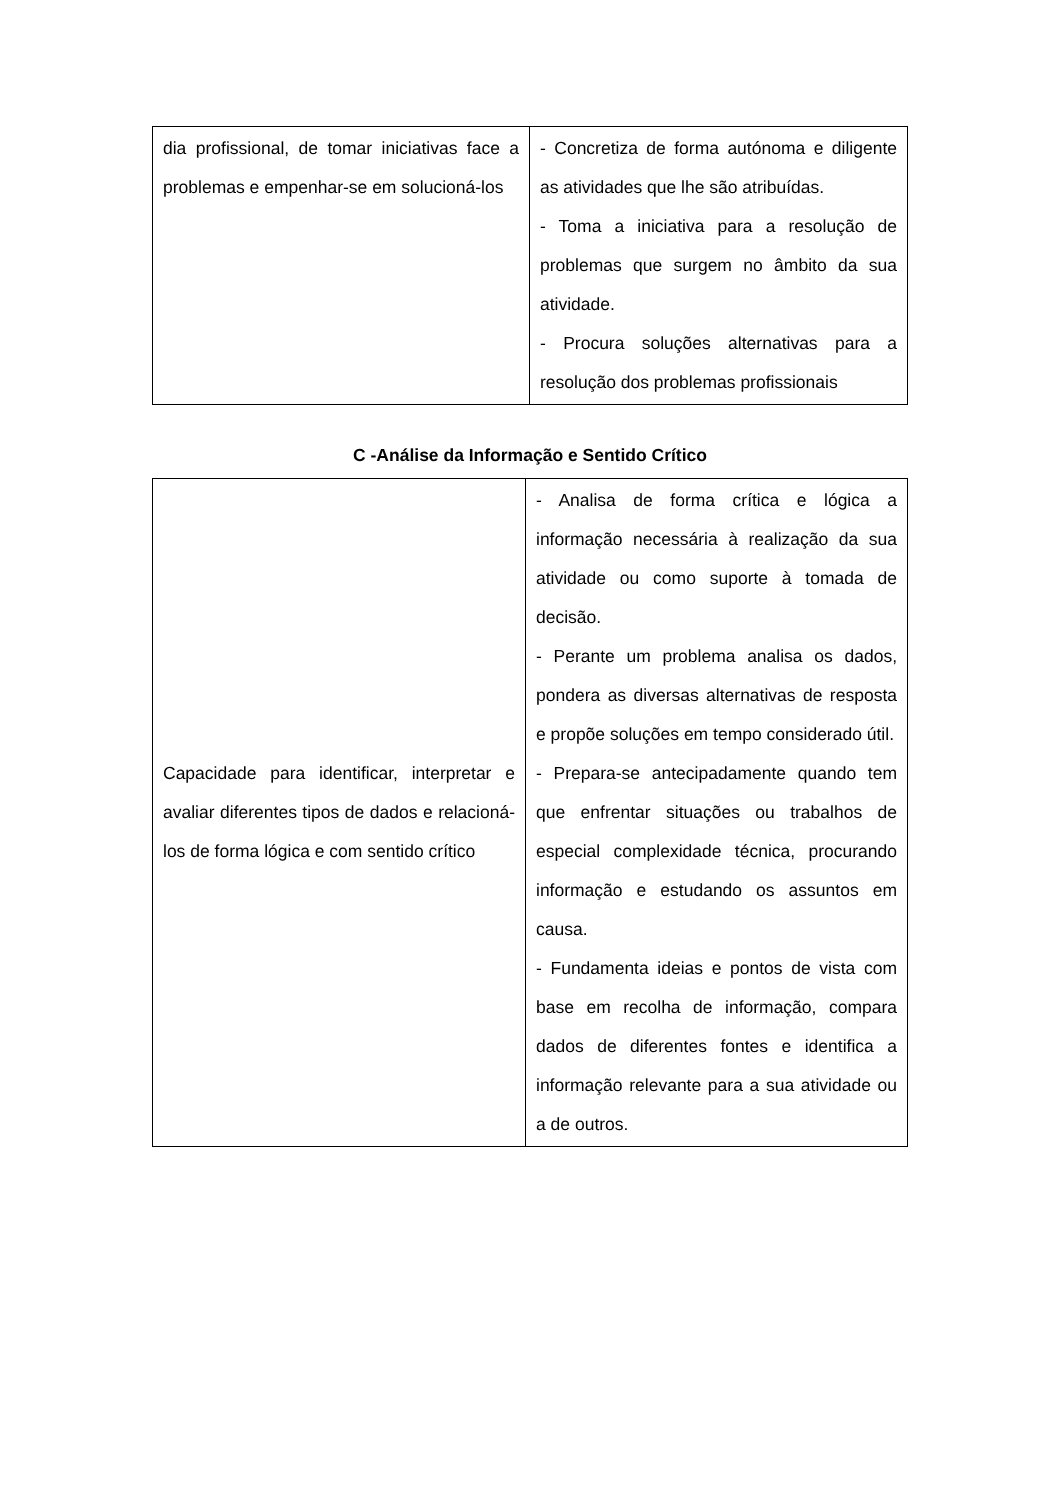| dia profissional, de tomar iniciativas face a problemas e empenhar-se em solucioná-los | - Concretiza de forma autónoma e diligente as atividades que lhe são atribuídas. - Toma a iniciativa para a resolução de problemas que surgem no âmbito da sua atividade. - Procura soluções alternativas para a resolução dos problemas profissionais |
C -Análise da Informação e Sentido Crítico
| Capacidade para identificar, interpretar e avaliar diferentes tipos de dados e relacioná-los de forma lógica e com sentido crítico | - Analisa de forma crítica e lógica a informação necessária à realização da sua atividade ou como suporte à tomada de decisão. - Perante um problema analisa os dados, pondera as diversas alternativas de resposta e propõe soluções em tempo considerado útil. - Prepara-se antecipadamente quando tem que enfrentar situações ou trabalhos de especial complexidade técnica, procurando informação e estudando os assuntos em causa. - Fundamenta ideias e pontos de vista com base em recolha de informação, compara dados de diferentes fontes e identifica a informação relevante para a sua atividade ou a de outros. |